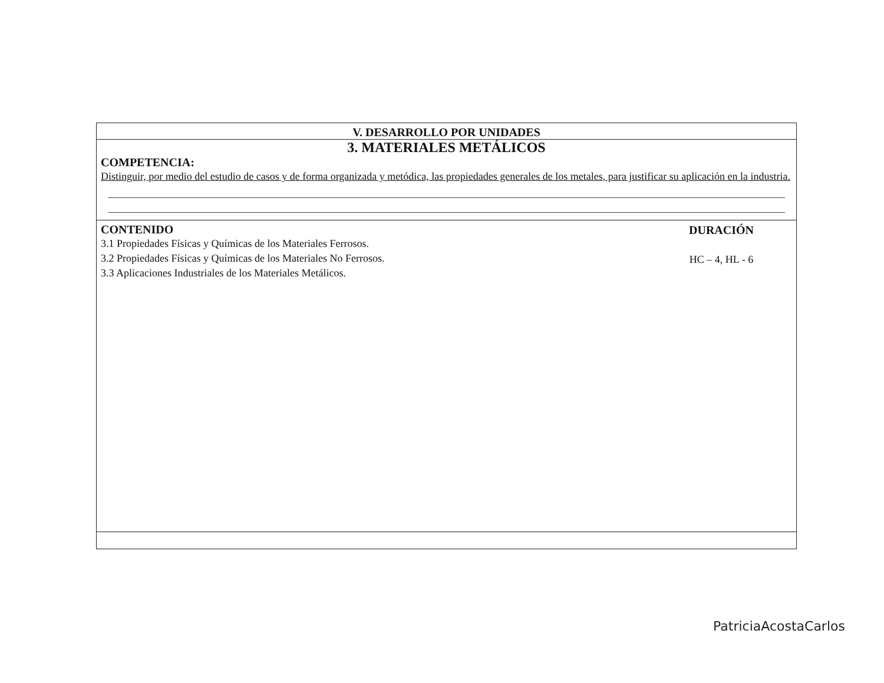V. DESARROLLO POR UNIDADES
3. MATERIALES METÁLICOS
COMPETENCIA:
Distinguir, por medio del estudio de casos y de forma organizada y metódica, las propiedades generales de los metales, para justificar su aplicación en la industria.
CONTENIDO
3.1 Propiedades Físicas y Químicas de los Materiales Ferrosos.
3.2 Propiedades Físicas y Químicas de los Materiales No Ferrosos.
3.3 Aplicaciones Industriales de los Materiales Metálicos.
DURACIÓN
HC – 4, HL - 6
PatriciaAcostaCarlos